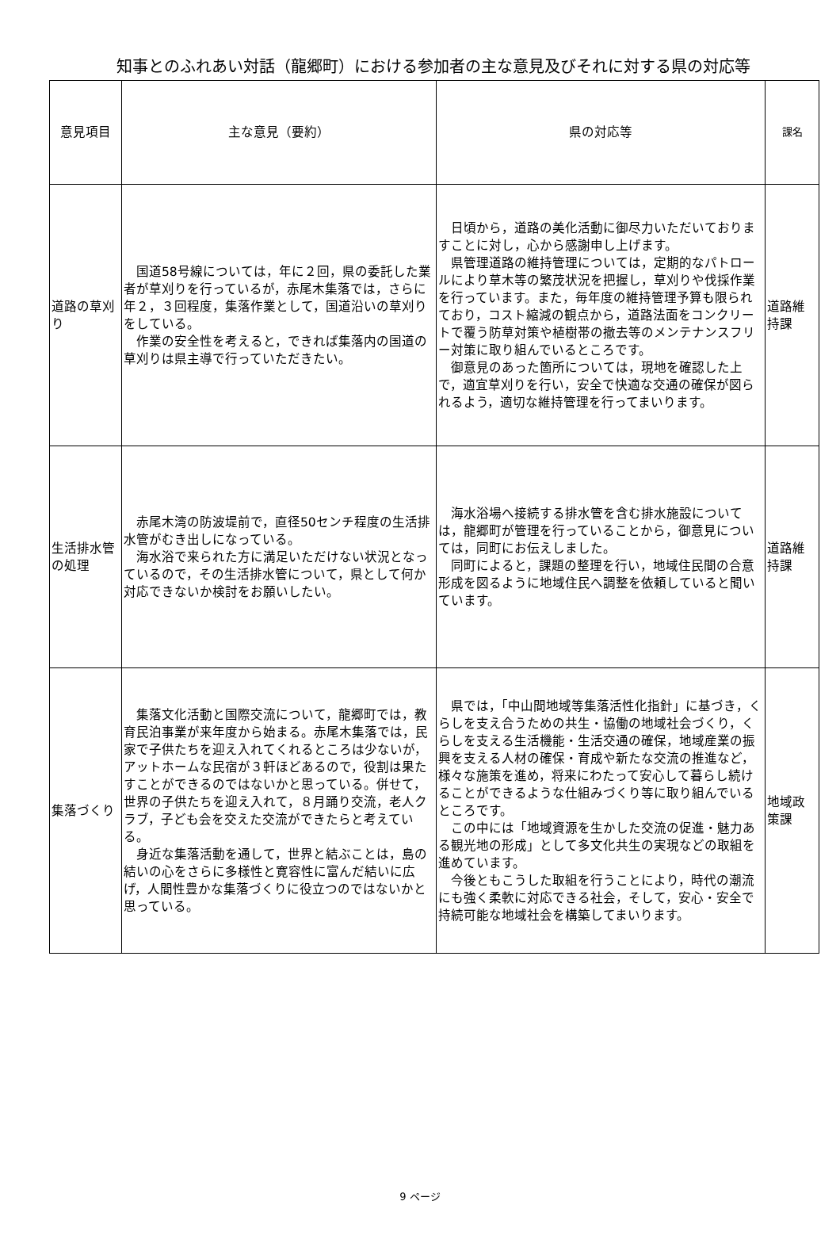知事とのふれあい対話（龍郷町）における参加者の主な意見及びそれに対する県の対応等
| 意見項目 | 主な意見（要約） | 県の対応等 | 課名 |
| --- | --- | --- | --- |
| 道路の草刈り | 国道58号線については，年に２回，県の委託した業者が草刈りを行っているが，赤尾木集落では，さらに年２，３回程度，集落作業として，国道沿いの草刈りをしている。 作業の安全性を考えると，できれば集落内の国道の草刈りは県主導で行っていただきたい。 | 日頃から，道路の美化活動に御尽力いただいておりますことに対し，心から感謝申し上げます。 県管理道路の維持管理については，定期的なパトロールにより草木等の繁茂状況を把握し，草刈りや伐採作業を行っています。また，毎年度の維持管理予算も限られており，コスト縮減の観点から，道路法面をコンクリートで覆う防草対策や植樹帯の撤去等のメンテナンスフリー対策に取り組んでいるところです。 御意見のあった箇所については，現地を確認した上で，適宜草刈りを行い，安全で快適な交通の確保が図られるよう，適切な維持管理を行ってまいります。 | 道路維持課 |
| 生活排水管の処理 | 赤尾木湾の防波堤前で，直径50センチ程度の生活排水管がむき出しになっている。 海水浴で来られた方に満足いただけない状況となっているので，その生活排水管について，県として何か対応できないか検討をお願いしたい。 | 海水浴場へ接続する排水管を含む排水施設については，龍郷町が管理を行っていることから，御意見については，同町にお伝えしました。 同町によると，課題の整理を行い，地域住民間の合意形成を図るように地域住民へ調整を依頼していると聞いています。 | 道路維持課 |
| 集落づくり | 集落文化活動と国際交流について，龍郷町では，教育民泊事業が来年度から始まる。赤尾木集落では，民家で子供たちを迎え入れてくれるところは少ないが，アットホームな民宿が３軒ほどあるので，役割は果たすことができるのではないかと思っている。併せて，世界の子供たちを迎え入れて，８月踊り交流，老人クラブ，子ども会を交えた交流ができたらと考えている。 身近な集落活動を通して，世界と結ぶことは，島の結いの心をさらに多様性と寛容性に富んだ結いに広げ，人間性豊かな集落づくりに役立つのではないかと思っている。 | 県では，「中山間地域等集落活性化指針」に基づき，くらしを支え合うための共生・協働の地域社会づくり，くらしを支える生活機能・生活交通の確保，地域産業の振興を支える人材の確保・育成や新たな交流の推進など，様々な施策を進め，将来にわたって安心して暮らし続けることができるような仕組みづくり等に取り組んでいるところです。 この中には「地域資源を生かした交流の促進・魅力ある観光地の形成」として多文化共生の実現などの取組を進めています。 今後ともこうした取組を行うことにより，時代の潮流にも強く柔軟に対応できる社会，そして，安心・安全で持続可能な地域社会を構築してまいります。 | 地域政策課 |
9 ページ